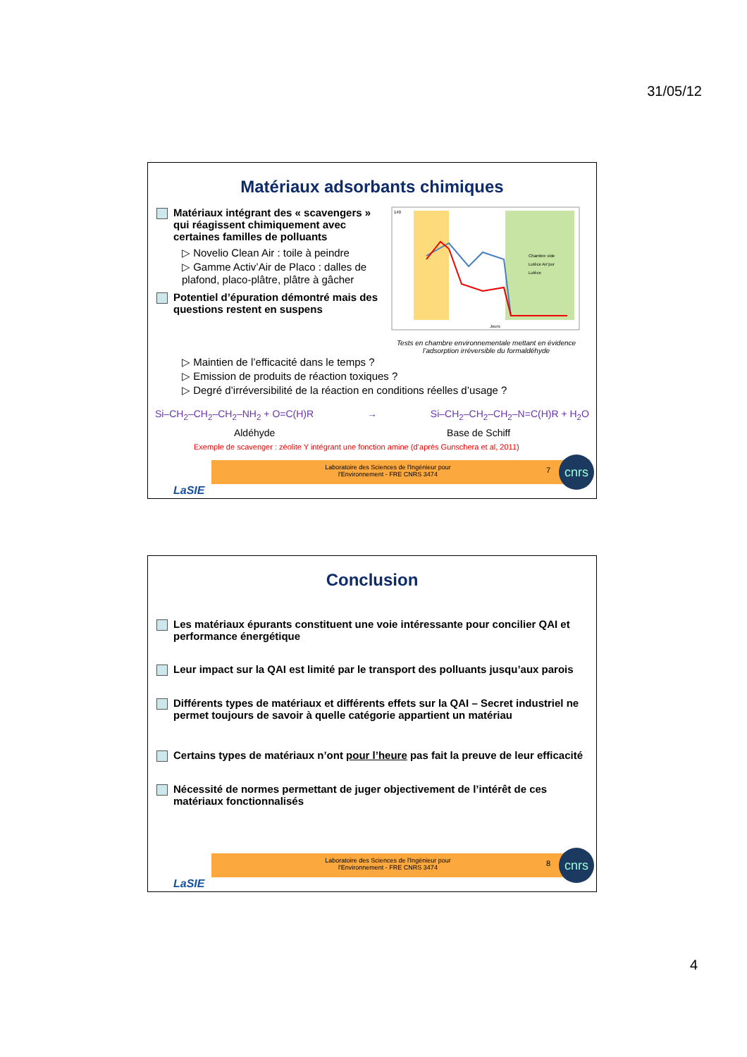31/05/12
Matériaux adsorbants chimiques
Matériaux intégrant des « scavengers » qui réagissent chimiquement avec certaines familles de polluants
▷ Novelio Clean Air : toile à peindre
▷ Gamme Activ’Air de Placo : dalles de plafond, placo-plâtre, plâtre à gâcher
Potentiel d’épuration démontré mais des questions restent en suspens
140
Jours
Chambre vide
Lutèce Air’pur
Lutèce
Tests en chambre environnementale mettant en évidence l’adsorption irréversible du formaldéhyde
▷ Maintien de l’efficacité dans le temps ?
▷ Emission de produits de réaction toxiques ?
▷ Degré d’irréversibilité de la réaction en conditions réelles d’usage ?
Si–CH<sub>2</sub>–CH<sub>2</sub>–CH<sub>2</sub>–NH<sub>2</sub> + O=C(H)R → Si–CH<sub>2</sub>–CH<sub>2</sub>–CH<sub>2</sub>–N=C(H)R + H<sub>2</sub>O
Aldéhyde Base de Schiff
Exemple de scavenger : zéolite Y intégrant une fonction amine (d’après Gunschera et al, 2011)
Laboratoire des Sciences de l'Ingénieur pour
l'Environnement - FRE CNRS 3474
7
cnrs
LaSIE
Conclusion
Les matériaux épurants constituent une voie intéressante pour concilier QAI et performance énergétique
Leur impact sur la QAI est limité par le transport des polluants jusqu’aux parois
Différents types de matériaux et différents effets sur la QAI – Secret industriel ne permet toujours de savoir à quelle catégorie appartient un matériau
Certains types de matériaux n’ont pour l’heure pas fait la preuve de leur efficacité
Nécessité de normes permettant de juger objectivement de l’intérêt de ces matériaux fonctionnalisés
Laboratoire des Sciences de l'Ingénieur pour
l'Environnement - FRE CNRS 3474
8
cnrs
LaSIE
4